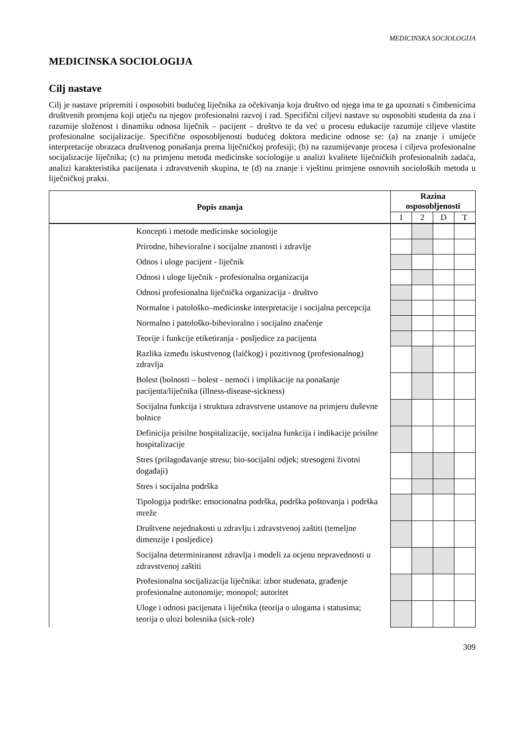MEDICINSKA SOCIOLOGIJA
MEDICINSKA SOCIOLOGIJA
Cilj nastave
Cilj je nastave pripremiti i osposobiti budućeg liječnika za očekivanja koja društvo od njega ima te ga upoznati s čimbenicima društvenih promjena koji utječu na njegov profesionalni razvoj i rad. Specifični ciljevi nastave su osposobiti studenta da zna i razumije složenost i dinamiku odnosa liječnik – pacijent – društvo te da već u procesu edukacije razumije ciljeve vlastite profesionalne socijalizacije. Specifične osposobljenosti budućeg doktora medicine odnose se: (a) na znanje i umijeće interpretacije obrazaca društvenog ponašanja prema liječničkoj profesiji; (b) na razumijevanje procesa i ciljeva profesionalne socijalizacije liječnika; (c) na primjenu metoda medicinske sociologije u analizi kvalitete liječničkih profesionalnih zadaća, analizi karakteristika pacijenata i zdravstvenih skupina, te (d) na znanje i vještinu primjene osnovnih socioloških metoda u liječničkoj praksi.
| Popis znanja | Razina osposobljenosti | | | |
| --- | --- | --- | --- | --- |
| | 1 | 2 | D | T |
| Koncepti i metode medicinske sociologije | | | | |
| Prirodne, bihevioralne i socijalne znanosti i zdravlje | | | | |
| Odnos i uloge pacijent - liječnik | | | | |
| Odnosi i uloge liječnik - profesionalna organizacija | | | | |
| Odnosi profesionalna liječnička organizacija - društvo | | | | |
| Normalne i patološko–medicinske interpretacije i socijalna percepcija | | | | |
| Normalno i patološko-bihevioralno i socijalno značenje | | | | |
| Teorije i funkcije etiketiranja - posljedice za pacijenta | | | | |
| Razlika između iskustvenog (laičkog) i pozitivnog (profesionalnog) zdravlja | | | | |
| Bolest (bolnosti – bolest - nemoći i implikacije na ponašanje pacijenta/liječnika (illness-disease-sickness) | | | | |
| Socijalna funkcija i struktura zdravstvene ustanove na primjeru duševne bolnice | | | | |
| Definicija prisilne hospitalizacije, socijalna funkcija i indikacije prisilne hospitalizacije | | | | |
| Stres (prilagođavanje stresu; bio-socijalni odjek; stresogeni životni događaji) | | | | |
| Stres i socijalna podrška | | | | |
| Tipologija podrške: emocionalna podrška, podrška poštovanja i podrška mreže | | | | |
| Društvene nejednakosti u zdravlju i zdravstvenoj zaštiti (temeljne dimenzije i posljedice) | | | | |
| Socijalna determiniranost zdravlja i modeli za ocjenu nepravednosti u zdravstvenoj zaštiti | | | | |
| Profesionalna socijalizacija liječnika: izbor studenata, građenje profesionalne autonomije; monopol; autoritet | | | | |
| Uloge i odnosi pacijenata i liječnika (teorija o ulogama i statusima; teorija o ulozi bolesnika (sick-role) | | | | |
309